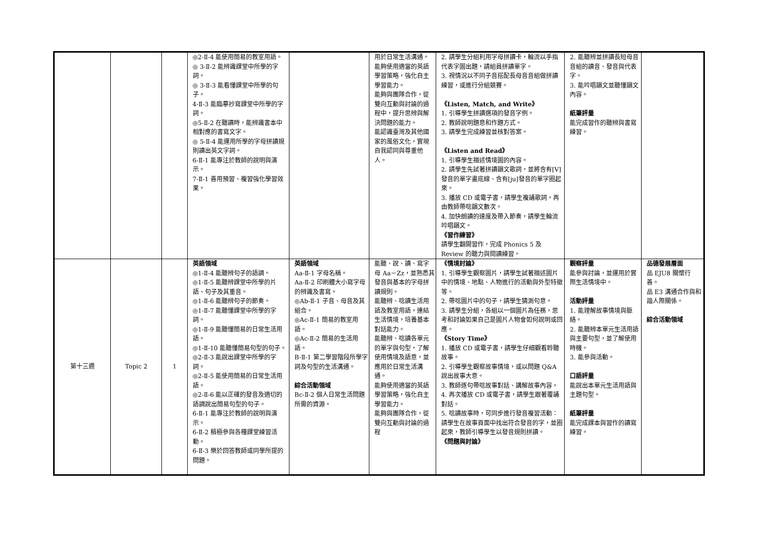| | | | ◎2-Ⅱ-4 能使用簡易的教室用語。 ◎ 3-Ⅱ-2 能辨識課堂中所學的字詞。 ◎ 3-Ⅱ-3 能看懂課堂中所學的句子。 4-Ⅱ-3 能臨摹抄寫課堂中所學的字詞。 ◎5-Ⅱ-2 在聽讀時，能辨識書本中相對應的書寫文字。 ◎ 5-Ⅱ-4 能運用所學的字母拼讀規則讀出英文字詞。 6-Ⅱ-1 能專注於教師的說明與演示。 7-Ⅱ-1 善用預習、複習強化學習效果。 | | 用於日常生活溝通。 能夠使用適當的英語學習策略，強化自主學習能力。 能夠與團隊合作，從雙向互動與討論的過程中，提升思辨與解決問題的能力。 能認識臺灣及其他國家的風俗文化，實現自我認同與尊重他人。 | 2. 請學生分組利用字母拼讀卡，輪流以手指代表字圖出題，請組員拼讀單字。 3. 視情況以不同子音搭配長母音音組做拼讀練習，或進行分組競賽。 《Listen, Match, and Write》 1. 引導學生拼讀選項的發音字例。 2. 教師說明題意和作題方式。 3. 請學生完成練習並核對答案。 《Listen and Read》 1. 引導學生描述情境圖的內容。 2. 請學生先試著拼讀韻文歌詞，並將含有[V]發音的單字畫底線、含有[ju]發音的單字圈起來。 3. 播放 CD 或電子書，請學生複誦歌詞，再由教師帶唸韻文數次。 4. 加快朗讀的速度及帶入節奏，請學生輪流吟唱韻文。 《習作練習》 請學生翻開習作，完成 Phonics 5 及 Review 的聽力與閱讀練習。 | 2. 能聽辨並拼讀長短母音音組的讀音、發音與代表字。 3. 能吟唱韻文並聽懂韻文內容。 紙筆評量 能完成習作的聽辨與書寫練習。 | |
| 第十三週 | Topic 2 | 1 | 英語領域 ◎1-Ⅱ-4 能聽辨句子的語調。 ◎1-Ⅱ-5 能聽辨課堂中所學的片語、句子及其重音。 ◎1-Ⅱ-6 能聽辨句子的節奏。 ◎1-Ⅱ-7 能聽懂課堂中所學的字詞。 ◎1-Ⅱ-9 能聽懂簡易的日常生活用語。 ◎1-Ⅱ-10 能聽懂簡易句型的句子。 ◎2-Ⅱ-3 能說出課堂中所學的字詞。 ◎2-Ⅱ-5 能使用簡易的日常生活用語。 ◎2-Ⅱ-6 能以正確的發音及適切的語調說出簡易句型的句子。 6-Ⅱ-1 能專注於教師的說明與演示。 6-Ⅱ-2 積極參與各種課堂練習活動。 6-Ⅱ-3 樂於回答教師或同學所提的問題。 | 英語領域 Aa-Ⅱ-1 字母名稱。 Aa-Ⅱ-2 印刷體大小寫字母的辨識及書寫。 ◎Ab-Ⅱ-1 子音、母音及其組合。 ◎Ac-Ⅱ-1 簡易的教室用語。 ◎Ac-Ⅱ-2 簡易的生活用語。 B-Ⅱ-1 第二學習階段所學字詞及句型的生活溝通。 綜合活動領域 Bc-Ⅱ-2 個人日常生活問題所需的資源。 | 能聽、說、讀、寫字母 Aa－Zz，並熟悉其發音與基本的字母拼讀規則。 能聽辨、唸讀生活用語及教室用語，連結生活情境，培養基本對話能力。 能聽辨、唸讀各單元的單字與句型，了解使用情境及語意，並應用於日常生活溝通。 能夠使用適當的英語學習策略，強化自主學習能力。 能夠與團隊合作，從雙向互動與討論的過程 | 《情境討論》 1. 引導學生觀察圖片，請學生試著描述圖片中的情境、地點、人物進行的活動與外型特徵等。 2. 帶唸圖片中的句子，請學生猜測句意。 3. 請學生分組，各組以一個圖片為任務，思考和討論如果自己是圖片人物會如何說明或回應。 《Story Time》 1. 播放 CD 或電子書，請學生仔細觀看聆聽故事。 2. 引導學生觀察故事情境，或以問題 Q&A 說出故事大意。 3. 教師逐句帶唸故事對話、講解故事內容。 4. 再次播放 CD 或電子書，請學生跟著覆誦對話。 5. 唸讀故事時，可同步進行發音複習活動：請學生在故事頁面中找出符合發音的字，並圈起來，教師引導學生以發音規則拼讀。 《問題與討論》 | 觀察評量 能參與討論，並運用於實際生活情境中。 活動評量 1. 能理解故事情境與脈絡。 2. 能聽辨本單元生活用語與主要句型，並了解使用時機。 3. 能參與活動。 口語評量 能說出本單元生活用語與主題句型。 紙筆評量 能完成課本與習作的讀寫練習。 | 品德發展層面 品 EJU8 關懷行善。 品 E3 溝通合作與和諧人際關係。 綜合活動領域 |